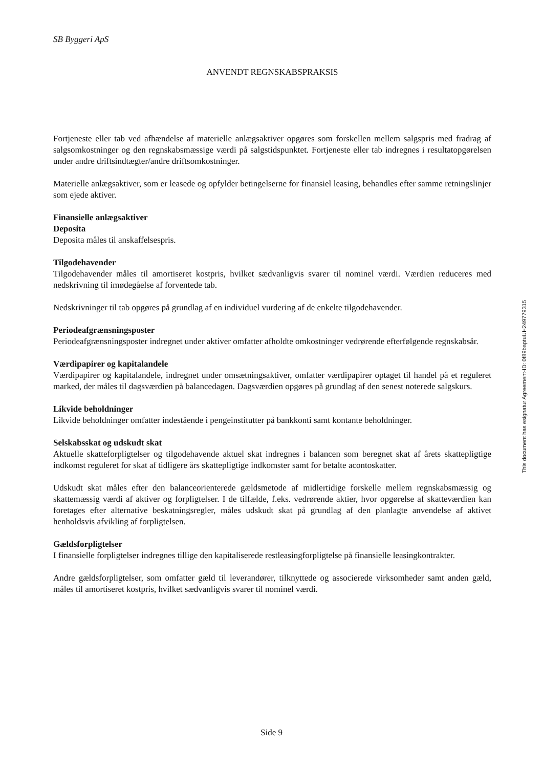SB Byggeri ApS
ANVENDT REGNSKABSPRAKSIS
Fortjeneste eller tab ved afhændelse af materielle anlægsaktiver opgøres som forskellen mellem salgspris med fradrag af salgsomkostninger og den regnskabsmæssige værdi på salgstidspunktet. Fortjeneste eller tab indregnes i resultatopgørelsen under andre driftsindtægter/andre driftsomkostninger.
Materielle anlægsaktiver, som er leasede og opfylder betingelserne for finansiel leasing, behandles efter samme retningslinjer som ejede aktiver.
Finansielle anlægsaktiver
Deposita
Deposita måles til anskaffelsespris.
Tilgodehavender
Tilgodehavender måles til amortiseret kostpris, hvilket sædvanligvis svarer til nominel værdi. Værdien reduceres med nedskrivning til imødegåelse af forventede tab.
Nedskrivninger til tab opgøres på grundlag af en individuel vurdering af de enkelte tilgodehavender.
Periodeafgrænsningsposter
Periodeafgrænsningsposter indregnet under aktiver omfatter afholdte omkostninger vedrørende efterfølgende regnskabsår.
Værdipapirer og kapitalandele
Værdipapirer og kapitalandele, indregnet under omsætningsaktiver, omfatter værdipapirer optaget til handel på et reguleret marked, der måles til dagsværdien på balancedagen. Dagsværdien opgøres på grundlag af den senest noterede salgskurs.
Likvide beholdninger
Likvide beholdninger omfatter indestående i pengeinstitutter på bankkonti samt kontante beholdninger.
Selskabsskat og udskudt skat
Aktuelle skatteforpligtelser og tilgodehavende aktuel skat indregnes i balancen som beregnet skat af årets skattepligtige indkomst reguleret for skat af tidligere års skattepligtige indkomster samt for betalte acontoskatter.
Udskudt skat måles efter den balanceorienterede gældsmetode af midlertidige forskelle mellem regnskabsmæssig og skattemæssig værdi af aktiver og forpligtelser. I de tilfælde, f.eks. vedrørende aktier, hvor opgørelse af skatteværdien kan foretages efter alternative beskatningsregler, måles udskudt skat på grundlag af den planlagte anvendelse af aktivet henholdsvis afvikling af forpligtelsen.
Gældsforpligtelser
I finansielle forpligtelser indregnes tillige den kapitaliserede restleasingforpligtelse på finansielle leasingkontrakter.
Andre gældsforpligtelser, som omfatter gæld til leverandører, tilknyttede og associerede virksomheder samt anden gæld, måles til amortiseret kostpris, hvilket sædvanligvis svarer til nominel værdi.
This document has esignatur Agreement-ID: 0f89baptuUH249779315
Side 9